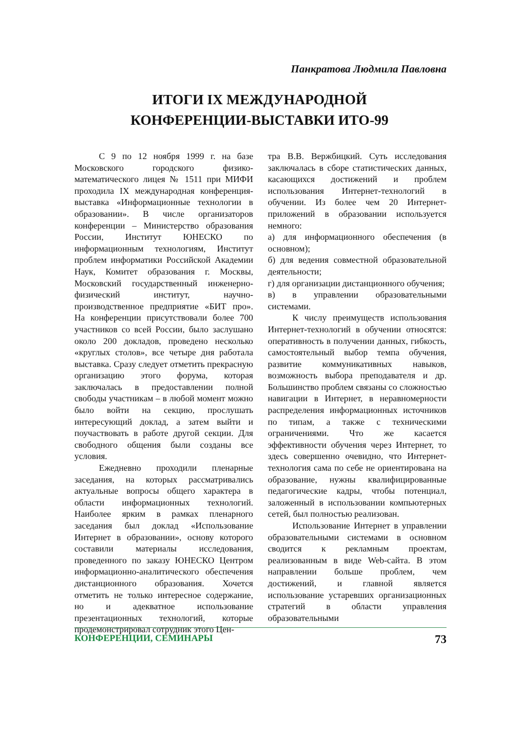Панкратова Людмила Павловна
ИТОГИ IX МЕЖДУНАРОДНОЙ
КОНФЕРЕНЦИИ-ВЫСТАВКИ ИТО-99
С 9 по 12 ноября 1999 г. на базе Московского городского физико-математического лицея № 1511 при МИФИ проходила IX международная конференция-выставка «Информационные технологии в образовании». В числе организаторов конференции – Министерство образования России, Институт ЮНЕСКО по информационным технологиям, Институт проблем информатики Российской Академии Наук, Комитет образования г. Москвы, Московский государственный инженерно-физический институт, научно-производственное предприятие «БИТ про». На конференции присутствовали более 700 участников со всей России, было заслушано около 200 докладов, проведено несколько «круглых столов», все четыре дня работала выставка. Сразу следует отметить прекрасную организацию этого форума, которая заключалась в предоставлении полной свободы участникам – в любой момент можно было войти на секцию, прослушать интересующий доклад, а затем выйти и поучаствовать в работе другой секции. Для свободного общения были созданы все условия.
Ежедневно проходили пленарные заседания, на которых рассматривались актуальные вопросы общего характера в области информационных технологий. Наиболее ярким в рамках пленарного заседания был доклад «Использование Интернет в образовании», основу которого составили материалы исследования, проведенного по заказу ЮНЕСКО Центром информационно-аналитического обеспечения дистанционного образования. Хочется отметить не только интересное содержание, но и адекватное использование презентационных технологий, которые продемонстрировал сотрудник этого Цен-
тра В.В. Вержбицкий. Суть исследования заключалась в сборе статистических данных, касающихся достижений и проблем использования Интернет-технологий в обучении. Из более чем 20 Интернет-приложений в образовании используется немного:
а) для информационного обеспечения (в основном);
б) для ведения совместной образовательной деятельности;
г) для организации дистанционного обучения;
в) в управлении образовательными системами.
К числу преимуществ использования Интернет-технологий в обучении относятся: оперативность в получении данных, гибкость, самостоятельный выбор темпа обучения, развитие коммуникативных навыков, возможность выбора преподавателя и др. Большинство проблем связаны со сложностью навигации в Интернет, в неравномерности распределения информационных источников по типам, а также с техническими ограничениями. Что же касается эффективности обучения через Интернет, то здесь совершенно очевидно, что Интернет-технология сама по себе не ориентирована на образование, нужны квалифицированные педагогические кадры, чтобы потенциал, заложенный в использовании компьютерных сетей, был полностью реализован.
Использование Интернет в управлении образовательными системами в основном сводится к рекламным проектам, реализованным в виде Web-сайта. В этом направлении больше проблем, чем достижений, и главной является использование устаревших организационных стратегий в области управления образовательными
КОНФЕРЕНЦИИ, СЕМИНАРЫ 73